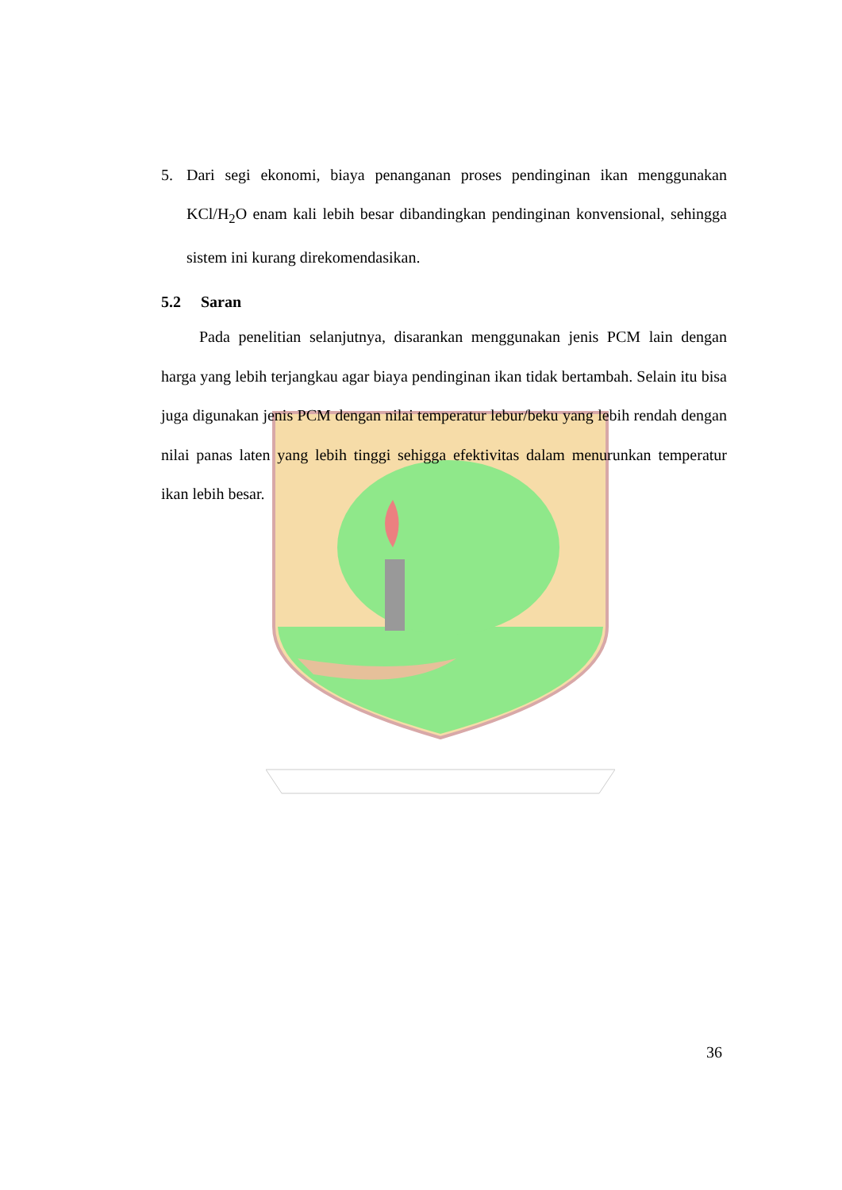5. Dari segi ekonomi, biaya penanganan proses pendinginan ikan menggunakan KCl/H<sub>2</sub>O enam kali lebih besar dibandingkan pendinginan konvensional, sehingga sistem ini kurang direkomendasikan.
5.2 Saran
Pada penelitian selanjutnya, disarankan menggunakan jenis PCM lain dengan harga yang lebih terjangkau agar biaya pendinginan ikan tidak bertambah. Selain itu bisa juga digunakan jenis PCM dengan nilai temperatur lebur/beku yang lebih rendah dengan nilai panas laten yang lebih tinggi sehigga efektivitas dalam menurunkan temperatur ikan lebih besar.
36